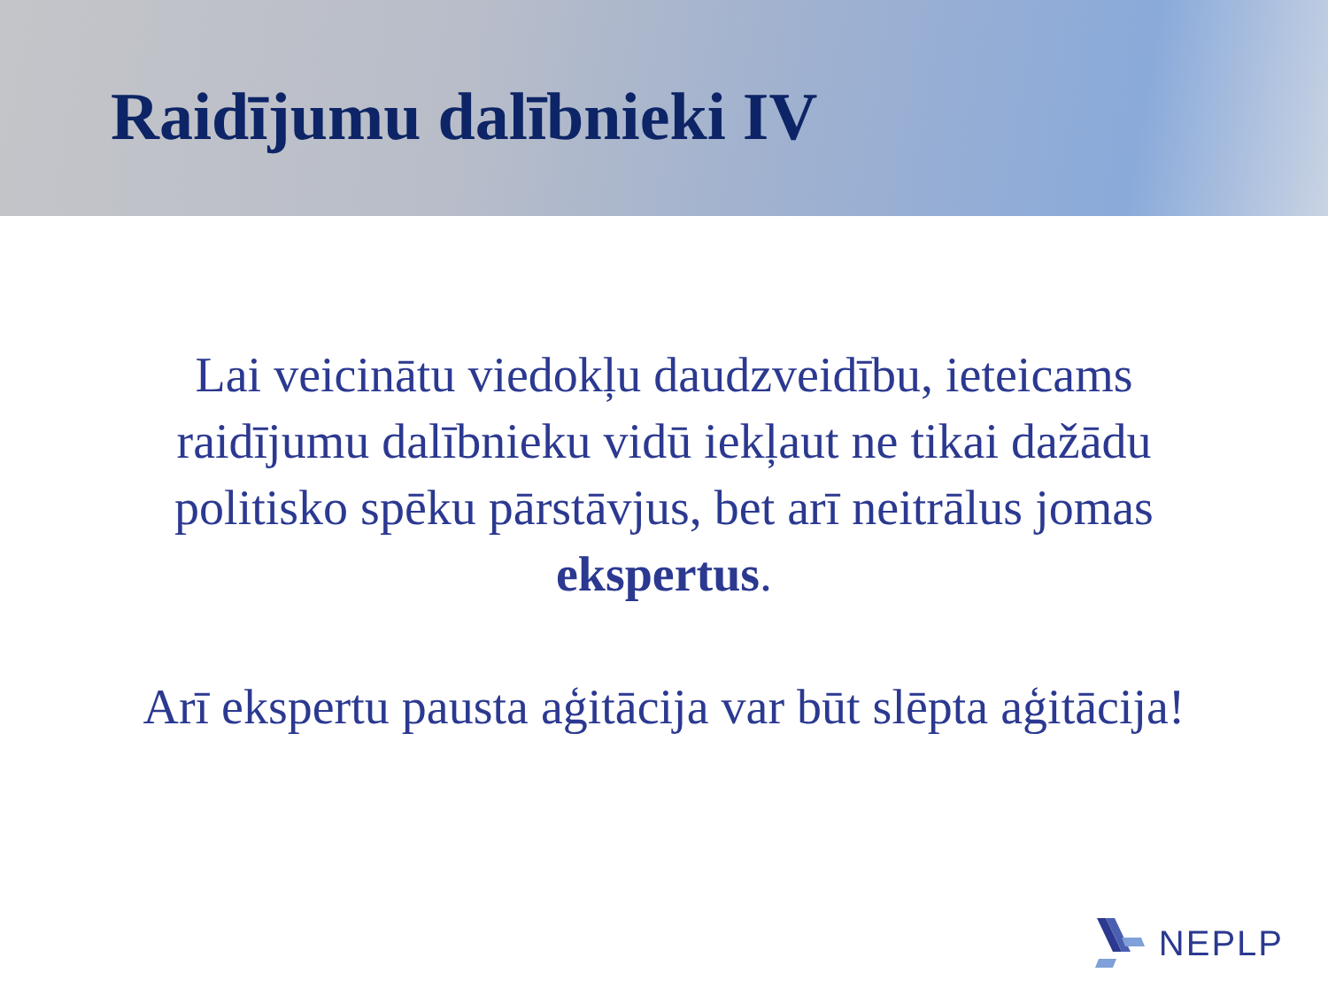Raidījumu dalībnieki IV
Lai veicinātu viedokļu daudzveidību, ieteicams raidījumu dalībnieku vidū iekļaut ne tikai dažādu politisko spēku pārstāvjus, bet arī neitrālus jomas ekspertus.
Arī ekspertu pausta aģitācija var būt slēpta aģitācija!
NEPLP